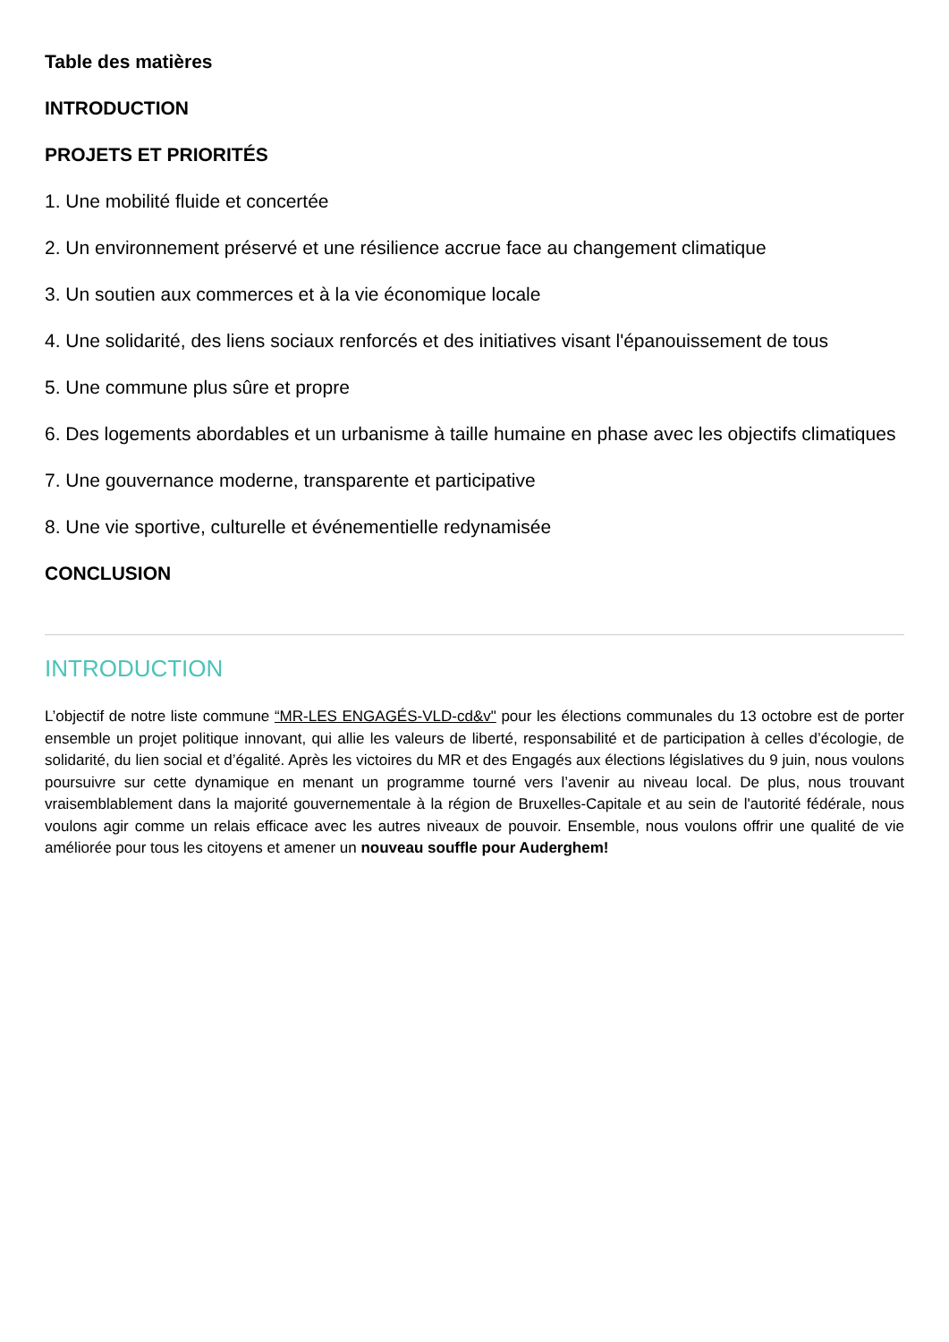Table des matières
INTRODUCTION
PROJETS ET PRIORITÉS
1. Une mobilité fluide et concertée
2. Un environnement préservé et une résilience accrue face au changement climatique
3. Un soutien aux commerces et à la vie économique locale
4. Une solidarité, des liens sociaux renforcés et des initiatives visant l'épanouissement de tous
5. Une commune plus sûre et propre
6. Des logements abordables et un urbanisme à taille humaine en phase avec les objectifs climatiques
7. Une gouvernance moderne, transparente et participative
8. Une vie sportive, culturelle et événementielle redynamisée
CONCLUSION
INTRODUCTION
L’objectif de notre liste commune “MR-LES ENGAGÉS-VLD-cd&v" pour les élections communales du 13 octobre est de porter ensemble un projet politique innovant, qui allie les valeurs de liberté, responsabilité et de participation à celles d’écologie, de solidarité, du lien social et d’égalité. Après les victoires du MR et des Engagés aux élections législatives du 9 juin, nous voulons poursuivre sur cette dynamique en menant un programme tourné vers l’avenir au niveau local. De plus, nous trouvant vraisemblablement dans la majorité gouvernementale à la région de Bruxelles-Capitale et au sein de l'autorité fédérale, nous voulons agir comme un relais efficace avec les autres niveaux de pouvoir. Ensemble, nous voulons offrir une qualité de vie améliorée pour tous les citoyens et amener un nouveau souffle pour Auderghem!